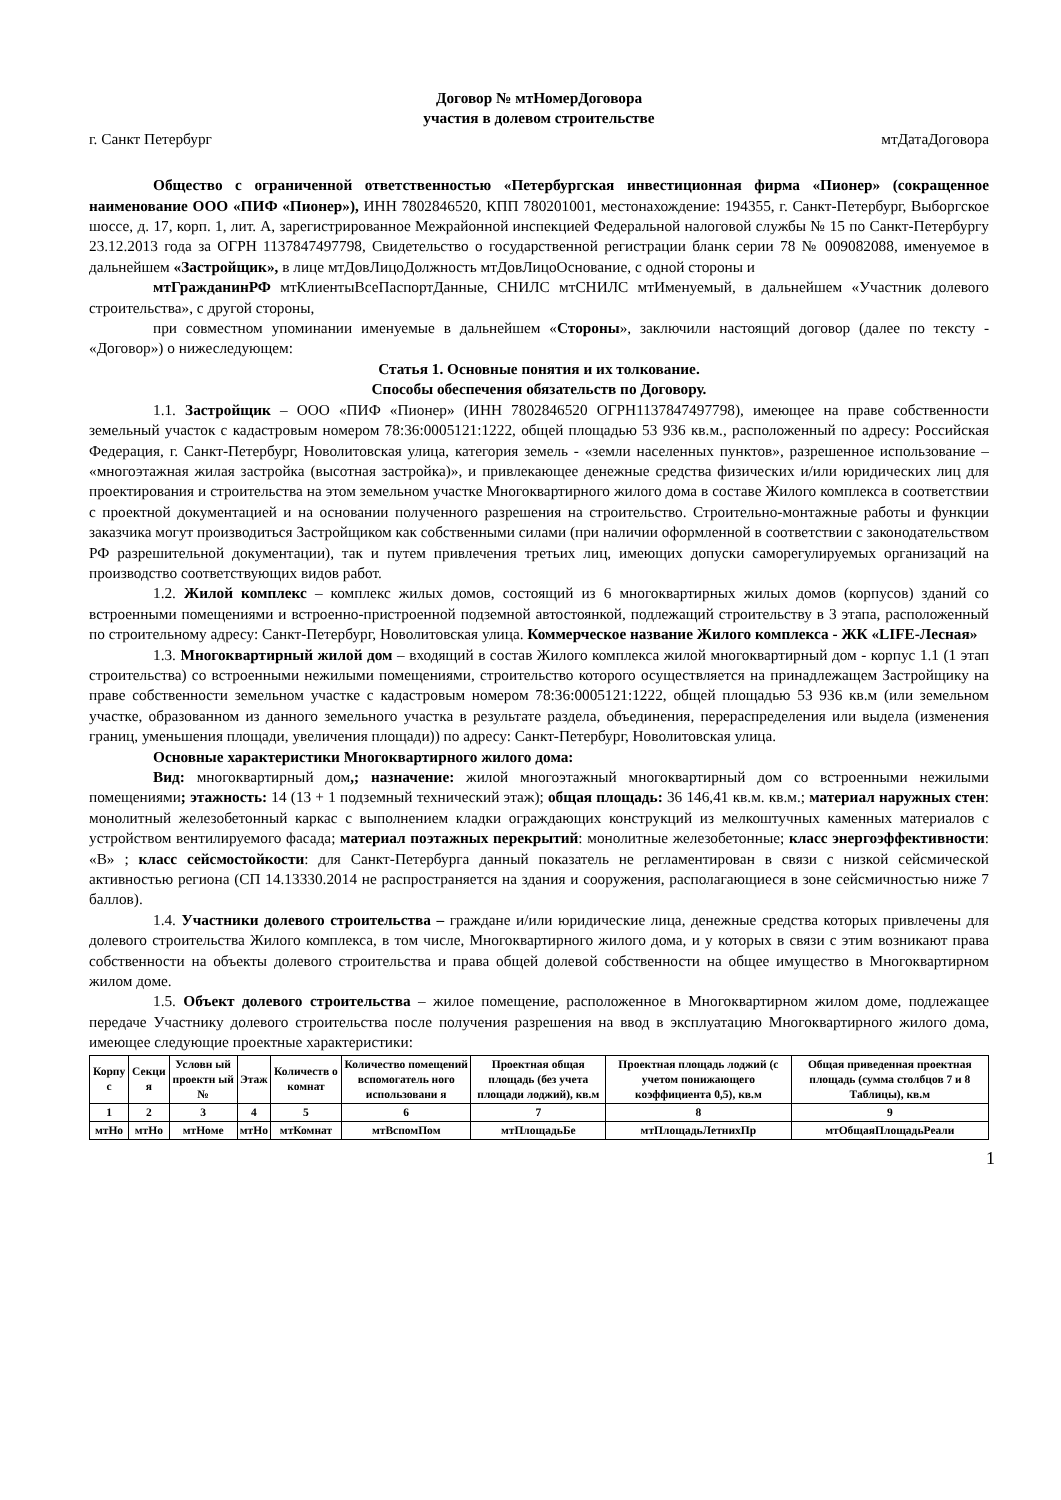Договор № мтНомерДоговора
участия в долевом строительстве
г. Санкт Петербург мтДатаДоговора
Общество с ограниченной ответственностью «Петербургская инвестиционная фирма «Пионер» (сокращенное наименование ООО «ПИФ «Пионер»), ИНН 7802846520, КПП 780201001, местонахождение: 194355, г. Санкт-Петербург, Выборгское шоссе, д. 17, корп. 1, лит. А, зарегистрированное Межрайонной инспекцией Федеральной налоговой службы № 15 по Санкт-Петербургу 23.12.2013 года за ОГРН 1137847497798, Свидетельство о государственной регистрации бланк серии 78 № 009082088, именуемое в дальнейшем «Застройщик», в лице мтДовЛицоДолжность мтДовЛицоОснование, с одной стороны и
мтГражданинРФ мтКлиентыВсеПаспортДанные, СНИЛС мтСНИЛС мтИменуемый, в дальнейшем «Участник долевого строительства», с другой стороны,
при совместном упоминании именуемые в дальнейшем «Стороны», заключили настоящий договор (далее по тексту - «Договор») о нижеследующем:
Статья 1. Основные понятия и их толкование.
Способы обеспечения обязательств по Договору.
1.1. Застройщик – ООО «ПИФ «Пионер» (ИНН 7802846520 ОГРН1137847497798), имеющее на праве собственности земельный участок с кадастровым номером 78:36:0005121:1222, общей площадью 53 936 кв.м., расположенный по адресу: Российская Федерация, г. Санкт-Петербург, Новолитовская улица, категория земель - «земли населенных пунктов», разрешенное использование – «многоэтажная жилая застройка (высотная застройка)», и привлекающее денежные средства физических и/или юридических лиц для проектирования и строительства на этом земельном участке Многоквартирного жилого дома в составе Жилого комплекса в соответствии с проектной документацией и на основании полученного разрешения на строительство. Строительно-монтажные работы и функции заказчика могут производиться Застройщиком как собственными силами (при наличии оформленной в соответствии с законодательством РФ разрешительной документации), так и путем привлечения третьих лиц, имеющих допуски саморегулируемых организаций на производство соответствующих видов работ.
1.2. Жилой комплекс – комплекс жилых домов, состоящий из 6 многоквартирных жилых домов (корпусов) зданий со встроенными помещениями и встроенно-пристроенной подземной автостоянкой, подлежащий строительству в 3 этапа, расположенный по строительному адресу: Санкт-Петербург, Новолитовская улица. Коммерческое название Жилого комплекса - ЖК «LIFE-Лесная»
1.3. Многоквартирный жилой дом – входящий в состав Жилого комплекса жилой многоквартирный дом - корпус 1.1 (1 этап строительства) со встроенными нежилыми помещениями, строительство которого осуществляется на принадлежащем Застройщику на праве собственности земельном участке с кадастровым номером 78:36:0005121:1222, общей площадью 53 936 кв.м (или земельном участке, образованном из данного земельного участка в результате раздела, объединения, перераспределения или выдела (изменения границ, уменьшения площади, увеличения площади)) по адресу: Санкт-Петербург, Новолитовская улица.
Основные характеристики Многоквартирного жилого дома:
Вид: многоквартирный дом,; назначение: жилой многоэтажный многоквартирный дом со встроенными нежилыми помещениями; этажность: 14 (13 + 1 подземный технический этаж); общая площадь: 36 146,41 кв.м. кв.м.; материал наружных стен: монолитный железобетонный каркас с выполнением кладки ограждающих конструкций из мелкоштучных каменных материалов с устройством вентилируемого фасада; материал поэтажных перекрытий: монолитные железобетонные; класс энергоэффективности: «B» ; класс сейсмостойкости: для Санкт-Петербурга данный показатель не регламентирован в связи с низкой сейсмической активностью региона (СП 14.13330.2014 не распространяется на здания и сооружения, располагающиеся в зоне сейсмичностью ниже 7 баллов).
1.4. Участники долевого строительства – граждане и/или юридические лица, денежные средства которых привлечены для долевого строительства Жилого комплекса, в том числе, Многоквартирного жилого дома, и у которых в связи с этим возникают права собственности на объекты долевого строительства и права общей долевой собственности на общее имущество в Многоквартирном жилом доме.
1.5. Объект долевого строительства – жилое помещение, расположенное в Многоквартирном жилом доме, подлежащее передаче Участнику долевого строительства после получения разрешения на ввод в эксплуатацию Многоквартирного жилого дома, имеющее следующие проектные характеристики:
| Корпу с | Секци я | Условн ый проектн ый № | Этаж | Количеств о комнат | Количество помещений вспомогатель ного использовани я | Проектная общая площадь (без учета площади лоджий), кв.м | Проектная площадь лоджий (с учетом понижающего коэффициента 0,5), кв.м | Общая приведенная проектная площадь (сумма столбцов 7 и 8 Таблицы), кв.м |
| --- | --- | --- | --- | --- | --- | --- | --- | --- |
| 1 | 2 | 3 | 4 | 5 | 6 | 7 | 8 | 9 |
| мтНо | мтНо | мтНоме | мтНо | мтКомнат | мтВспомПом | мтПлощадьБе | мтПлощадьЛетнихПр | мтОбщаяПлощадьРеали |
1